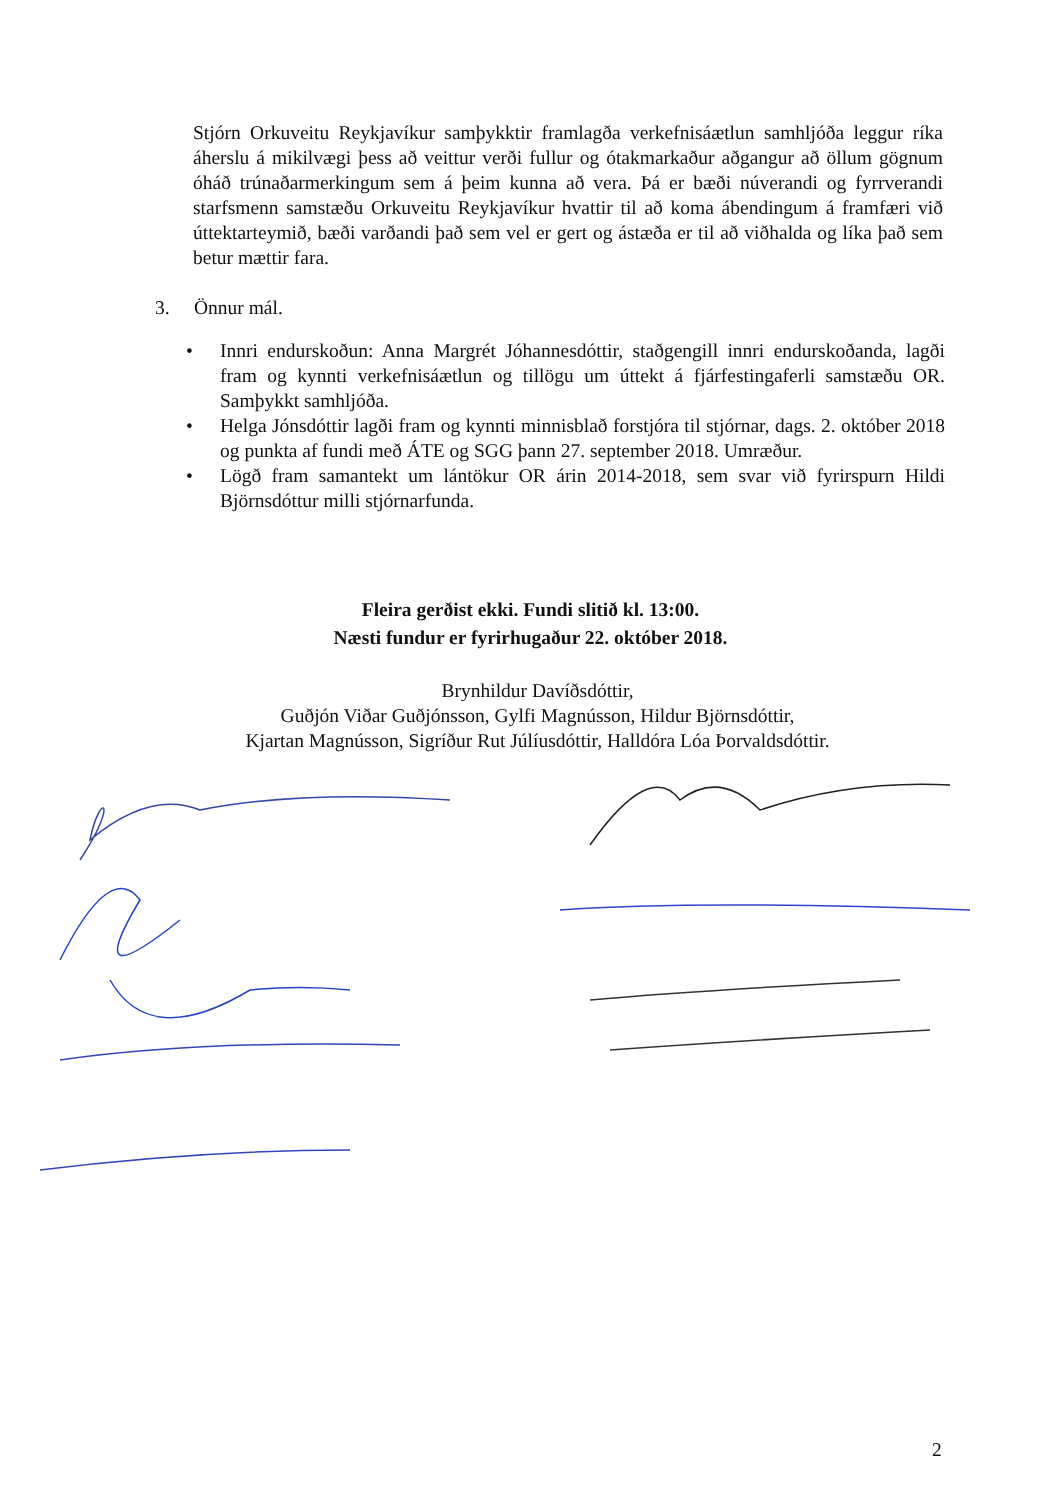Stjórn Orkuveitu Reykjavíkur samþykktir framlagða verkefnisáætlun samhljóða leggur ríka áherslu á mikilvægi þess að veittur verði fullur og ótakmarkaður aðgangur að öllum gögnum óháð trúnaðarmerkingum sem á þeim kunna að vera. Þá er bæði núverandi og fyrrverandi starfsmenn samstæðu Orkuveitu Reykjavíkur hvattir til að koma ábendingum á framfæri við úttektarteymið, bæði varðandi það sem vel er gert og ástæða er til að viðhalda og líka það sem betur mættir fara.
3. Önnur mál.
• Innri endurskoðun: Anna Margrét Jóhannesdóttir, staðgengill innri endurskoðanda, lagði fram og kynnti verkefnisáætlun og tillögu um úttekt á fjárfestingaferli samstæðu OR. Samþykkt samhljóða.
• Helga Jónsdóttir lagði fram og kynnti minnisblað forstjóra til stjórnar, dags. 2. október 2018 og punkta af fundi með ÁTE og SGG þann 27. september 2018. Umræður.
• Lögð fram samantekt um lántökur OR árin 2014-2018, sem svar við fyrirspurn Hildi Björnsdóttur milli stjórnarfunda.
Fleira gerðist ekki. Fundi slitið kl. 13:00.
Næsti fundur er fyrirhugaður 22. október 2018.
Brynhildur Davíðsdóttir,
Guðjón Viðar Guðjónsson, Gylfi Magnússon, Hildur Björnsdóttir,
Kjartan Magnússon, Sigríður Rut Júlíusdóttir, Halldóra Lóa Þorvaldsdóttir.
2